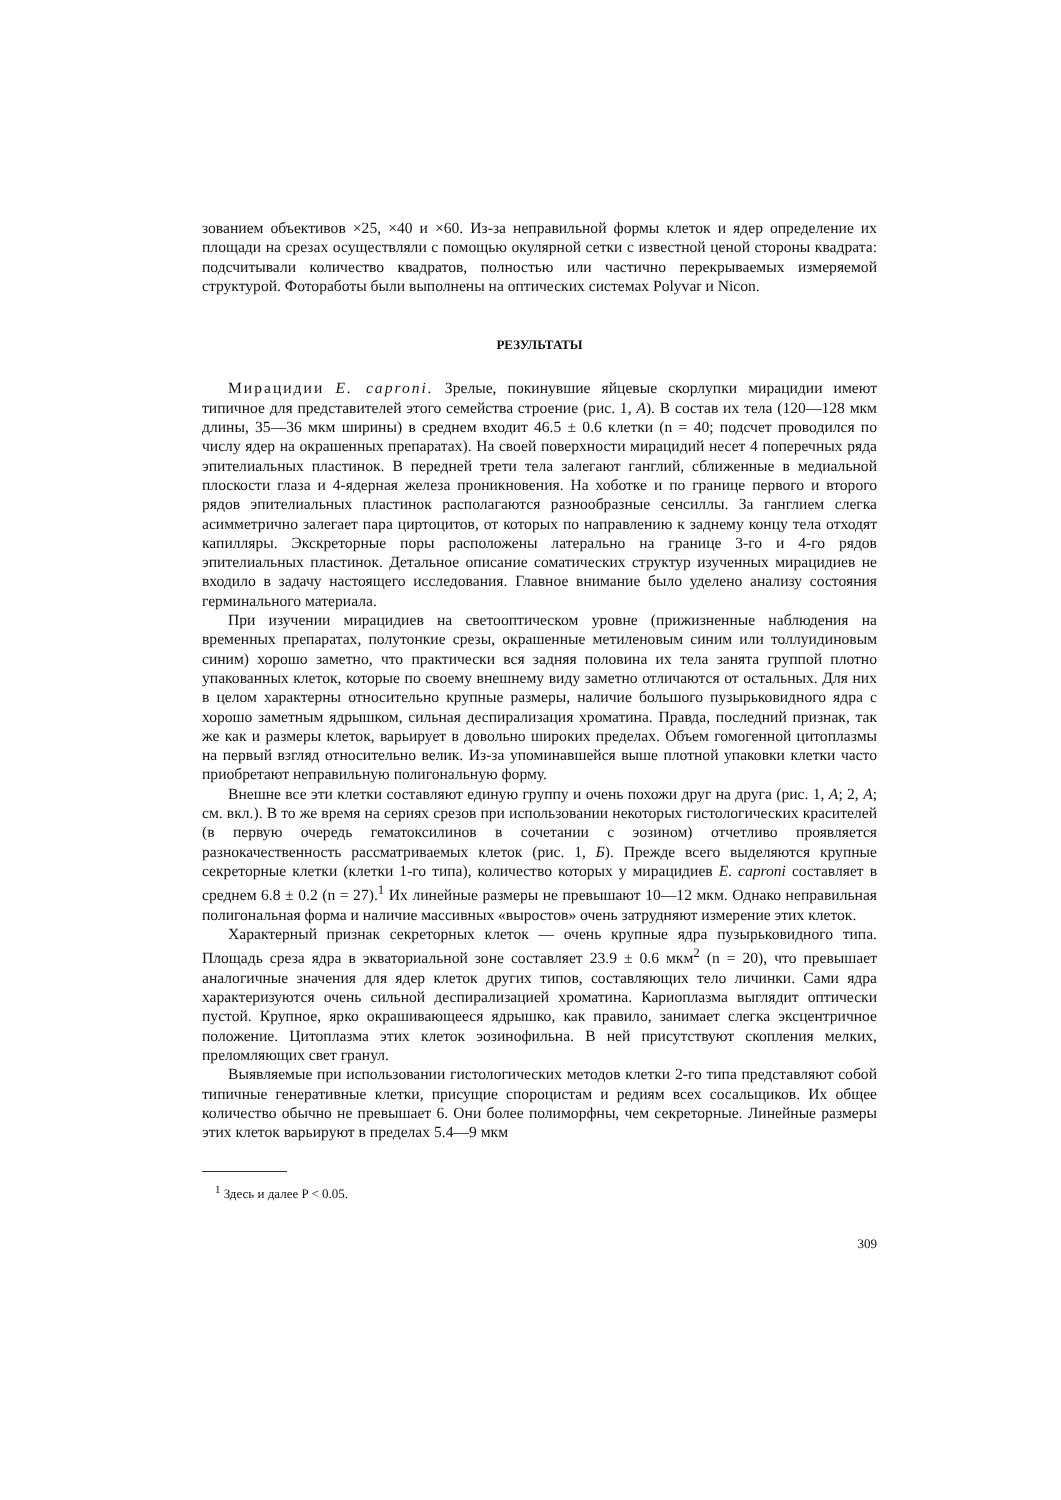зованием объективов ×25, ×40 и ×60. Из-за неправильной формы клеток и ядер определение их площади на срезах осуществляли с помощью окулярной сетки с известной ценой стороны квадрата: подсчитывали количество квадратов, полностью или частично перекрываемых измеряемой структурой. Фотоработы были выполнены на оптических системах Polyvar и Nicon.
РЕЗУЛЬТАТЫ
Мирацидии E. caproni. Зрелые, покинувшие яйцевые скорлупки мирацидии имеют типичное для представителей этого семейства строение (рис. 1, А). В состав их тела (120—128 мкм длины, 35—36 мкм ширины) в среднем входит 46.5 ± 0.6 клетки (n = 40; подсчет проводился по числу ядер на окрашенных препаратах). На своей поверхности мирацидий несет 4 поперечных ряда эпителиальных пластинок. В передней трети тела залегают ганглий, сближенные в медиальной плоскости глаза и 4-ядерная железа проникновения. На хоботке и по границе первого и второго рядов эпителиальных пластинок располагаются разнообразные сенсиллы. За ганглием слегка асимметрично залегает пара циртоцитов, от которых по направлению к заднему концу тела отходят капилляры. Экскреторные поры расположены латерально на границе 3-го и 4-го рядов эпителиальных пластинок. Детальное описание соматических структур изученных мирацидиев не входило в задачу настоящего исследования. Главное внимание было уделено анализу состояния герминального материала.
При изучении мирацидиев на светооптическом уровне (прижизненные наблюдения на временных препаратах, полутонкие срезы, окрашенные метиленовым синим или толлуидиновым синим) хорошо заметно, что практически вся задняя половина их тела занята группой плотно упакованных клеток, которые по своему внешнему виду заметно отличаются от остальных. Для них в целом характерны относительно крупные размеры, наличие большого пузырьковидного ядра с хорошо заметным ядрышком, сильная деспирализация хроматина. Правда, последний признак, так же как и размеры клеток, варьирует в довольно широких пределах. Объем гомогенной цитоплазмы на первый взгляд относительно велик. Из-за упоминавшейся выше плотной упаковки клетки часто приобретают неправильную полигональную форму.
Внешне все эти клетки составляют единую группу и очень похожи друг на друга (рис. 1, А; 2, А; см. вкл.). В то же время на сериях срезов при использовании некоторых гистологических красителей (в первую очередь гематоксилинов в сочетании с эозином) отчетливо проявляется разнокачественность рассматриваемых клеток (рис. 1, Б). Прежде всего выделяются крупные секреторные клетки (клетки 1-го типа), количество которых у мирацидиев E. caproni составляет в среднем 6.8 ± 0.2 (n = 27).<sup>1</sup> Их линейные размеры не превышают 10—12 мкм. Однако неправильная полигональная форма и наличие массивных «выростов» очень затрудняют измерение этих клеток.
Характерный признак секреторных клеток — очень крупные ядра пузырьковидного типа. Площадь среза ядра в экваториальной зоне составляет 23.9 ± 0.6 мкм<sup>2</sup> (n = 20), что превышает аналогичные значения для ядер клеток других типов, составляющих тело личинки. Сами ядра характеризуются очень сильной деспирализацией хроматина. Кариоплазма выглядит оптически пустой. Крупное, ярко окрашивающееся ядрышко, как правило, занимает слегка эксцентричное положение. Цитоплазма этих клеток эозинофильна. В ней присутствуют скопления мелких, преломляющих свет гранул.
Выявляемые при использовании гистологических методов клетки 2-го типа представляют собой типичные генеративные клетки, присущие спороцистам и редиям всех сосальщиков. Их общее количество обычно не превышает 6. Они более полиморфны, чем секреторные. Линейные размеры этих клеток варьируют в пределах 5.4—9 мкм
<sup>1</sup> Здесь и далее P < 0.05.
309